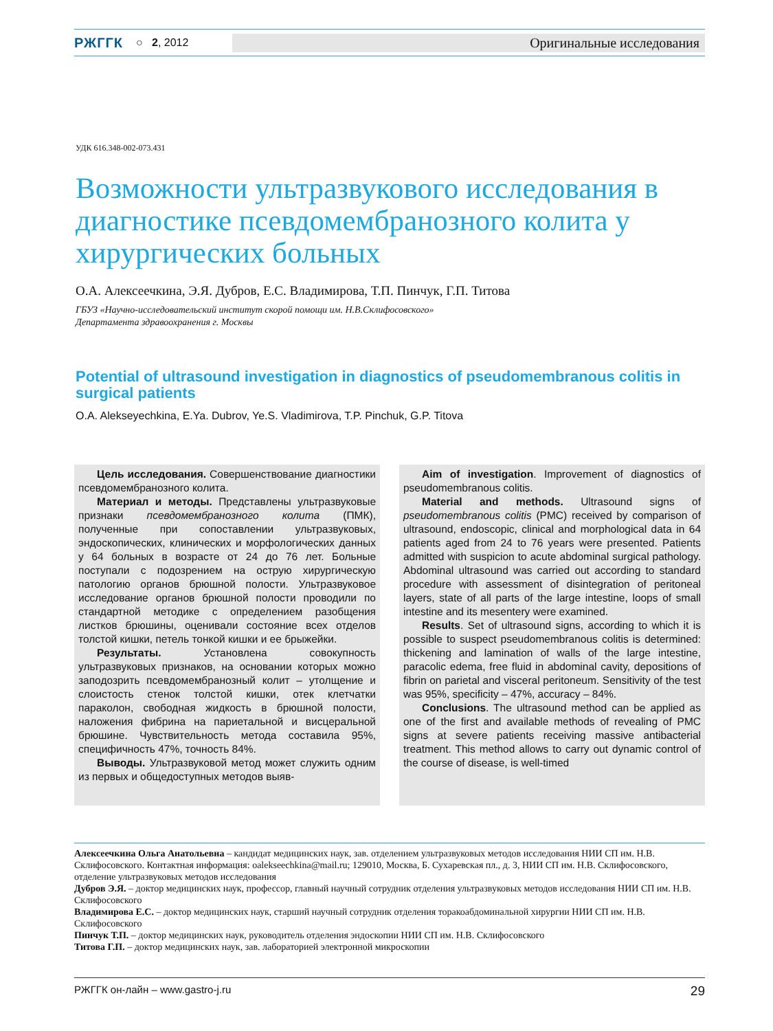РЖГГК ○ 2, 2012 Оригинальные исследования
УДК 616.348-002-073.431
Возможности ультразвукового исследования в диагностике псевдомембранозного колита у хирургических больных
О.А. Алексеечкина, Э.Я. Дубров, Е.С. Владимирова, Т.П. Пинчук, Г.П. Титова
ГБУЗ «Научно-исследовательский институт скорой помощи им. Н.В.Склифосовского»
Департамента здравоохранения г. Москвы
Potential of ultrasound investigation in diagnostics of pseudomembranous colitis in surgical patients
O.A. Alekseyechkina, E.Ya. Dubrov, Ye.S. Vladimirova, T.P. Pinchuk, G.P. Titova
Цель исследования. Совершенствование диагностики псевдомембранозного колита.
Материал и методы. Представлены ультразвуковые признаки псевдомембранозного колита (ПМК), полученные при сопоставлении ультразвуковых, эндоскопических, клинических и морфологических данных у 64 больных в возрасте от 24 до 76 лет. Больные поступали с подозрением на острую хирургическую патологию органов брюшной полости. Ультразвуковое исследование органов брюшной полости проводили по стандартной методике с определением разобщения листков брюшины, оценивали состояние всех отделов толстой кишки, петель тонкой кишки и ее брыжейки.
Результаты. Установлена совокупность ультразвуковых признаков, на основании которых можно заподозрить псевдомембранозный колит – утолщение и слоистость стенок толстой кишки, отек клетчатки параколон, свободная жидкость в брюшной полости, наложения фибрина на париетальной и висцеральной брюшине. Чувствительность метода составила 95%, специфичность 47%, точность 84%.
Выводы. Ультразвуковой метод может служить одним из первых и общедоступных методов выяв-
Aim of investigation. Improvement of diagnostics of pseudomembranous colitis.
Material and methods. Ultrasound signs of pseudomembranous colitis (PMC) received by comparison of ultrasound, endoscopic, clinical and morphological data in 64 patients aged from 24 to 76 years were presented. Patients admitted with suspicion to acute abdominal surgical pathology. Abdominal ultrasound was carried out according to standard procedure with assessment of disintegration of peritoneal layers, state of all parts of the large intestine, loops of small intestine and its mesentery were examined.
Results. Set of ultrasound signs, according to which it is possible to suspect pseudomembranous colitis is determined: thickening and lamination of walls of the large intestine, paracolic edema, free fluid in abdominal cavity, depositions of fibrin on parietal and visceral peritoneum. Sensitivity of the test was 95%, specificity – 47%, accuracy – 84%.
Conclusions. The ultrasound method can be applied as one of the first and available methods of revealing of PMC signs at severe patients receiving massive antibacterial treatment. This method allows to carry out dynamic control of the course of disease, is well-timed
Алексеечкина Ольга Анатольевна – кандидат медицинских наук, зав. отделением ультразвуковых методов исследования НИИ СП им. Н.В. Склифосовского. Контактная информация: oalekseechkina@mail.ru; 129010, Москва, Б. Сухаревская пл., д. 3, НИИ СП им. Н.В. Склифосовского, отделение ультразвуковых методов исследования
Дубров Э.Я. – доктор медицинских наук, профессор, главный научный сотрудник отделения ультразвуковых методов исследования НИИ СП им. Н.В. Склифосовского
Владимирова Е.С. – доктор медицинских наук, старший научный сотрудник отделения торакоабдоминальной хирургии НИИ СП им. Н.В. Склифосовского
Пинчук Т.П. – доктор медицинских наук, руководитель отделения эндоскопии НИИ СП им. Н.В. Склифосовского
Титова Г.П. – доктор медицинских наук, зав. лабораторией электронной микроскопии
РЖГГК он-лайн – www.gastro-j.ru 29